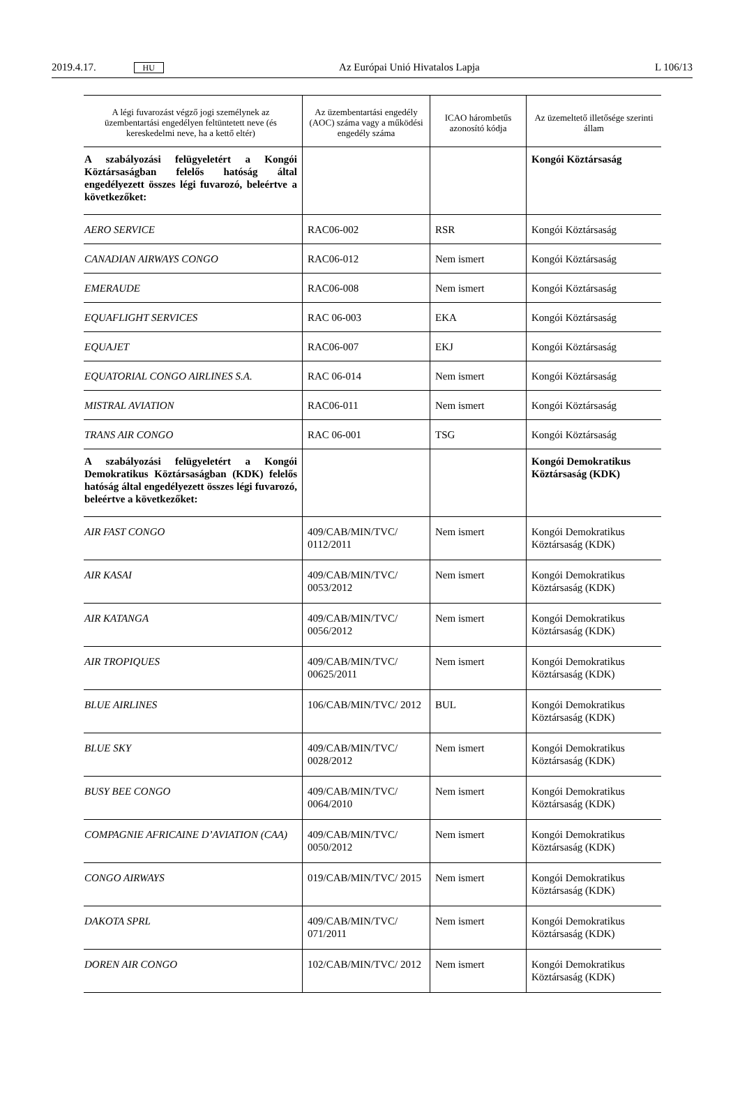2019.4.17. HU Az Európai Unió Hivatalos Lapja L 106/13
| A légi fuvarozást végző jogi személynek az üzembentartási engedélyen feltüntetett neve (és kereskedelmi neve, ha a kettő eltér) | Az üzembentartási engedély (AOC) száma vagy a működési engedély száma | ICAO hárombetűs azonosító kódja | Az üzemeltető illetősége szerinti állam |
| --- | --- | --- | --- |
| A szabályozási felügyeletért a Kongói Köztársaságban felelős hatóság által engedélyezett összes légi fuvarozó, beleértve a következőket: | | | Kongói Köztársaság |
| AERO SERVICE | RAC06-002 | RSR | Kongói Köztársaság |
| CANADIAN AIRWAYS CONGO | RAC06-012 | Nem ismert | Kongói Köztársaság |
| EMERAUDE | RAC06-008 | Nem ismert | Kongói Köztársaság |
| EQUAFLIGHT SERVICES | RAC 06-003 | EKA | Kongói Köztársaság |
| EQUAJET | RAC06-007 | EKJ | Kongói Köztársaság |
| EQUATORIAL CONGO AIRLINES S.A. | RAC 06-014 | Nem ismert | Kongói Köztársaság |
| MISTRAL AVIATION | RAC06-011 | Nem ismert | Kongói Köztársaság |
| TRANS AIR CONGO | RAC 06-001 | TSG | Kongói Köztársaság |
| A szabályozási felügyeletért a Kongói Demokratikus Köztársaságban (KDK) felelős hatóság által engedélyezett összes légi fuvarozó, beleértve a következőket: | | | Kongói Demokratikus Köztársaság (KDK) |
| AIR FAST CONGO | 409/CAB/MIN/TVC/ 0112/2011 | Nem ismert | Kongói Demokratikus Köztársaság (KDK) |
| AIR KASAI | 409/CAB/MIN/TVC/ 0053/2012 | Nem ismert | Kongói Demokratikus Köztársaság (KDK) |
| AIR KATANGA | 409/CAB/MIN/TVC/ 0056/2012 | Nem ismert | Kongói Demokratikus Köztársaság (KDK) |
| AIR TROPIQUES | 409/CAB/MIN/TVC/ 00625/2011 | Nem ismert | Kongói Demokratikus Köztársaság (KDK) |
| BLUE AIRLINES | 106/CAB/MIN/TVC/ 2012 | BUL | Kongói Demokratikus Köztársaság (KDK) |
| BLUE SKY | 409/CAB/MIN/TVC/ 0028/2012 | Nem ismert | Kongói Demokratikus Köztársaság (KDK) |
| BUSY BEE CONGO | 409/CAB/MIN/TVC/ 0064/2010 | Nem ismert | Kongói Demokratikus Köztársaság (KDK) |
| COMPAGNIE AFRICAINE D’AVIATION (CAA) | 409/CAB/MIN/TVC/ 0050/2012 | Nem ismert | Kongói Demokratikus Köztársaság (KDK) |
| CONGO AIRWAYS | 019/CAB/MIN/TVC/ 2015 | Nem ismert | Kongói Demokratikus Köztársaság (KDK) |
| DAKOTA SPRL | 409/CAB/MIN/TVC/ 071/2011 | Nem ismert | Kongói Demokratikus Köztársaság (KDK) |
| DOREN AIR CONGO | 102/CAB/MIN/TVC/ 2012 | Nem ismert | Kongói Demokratikus Köztársaság (KDK) |